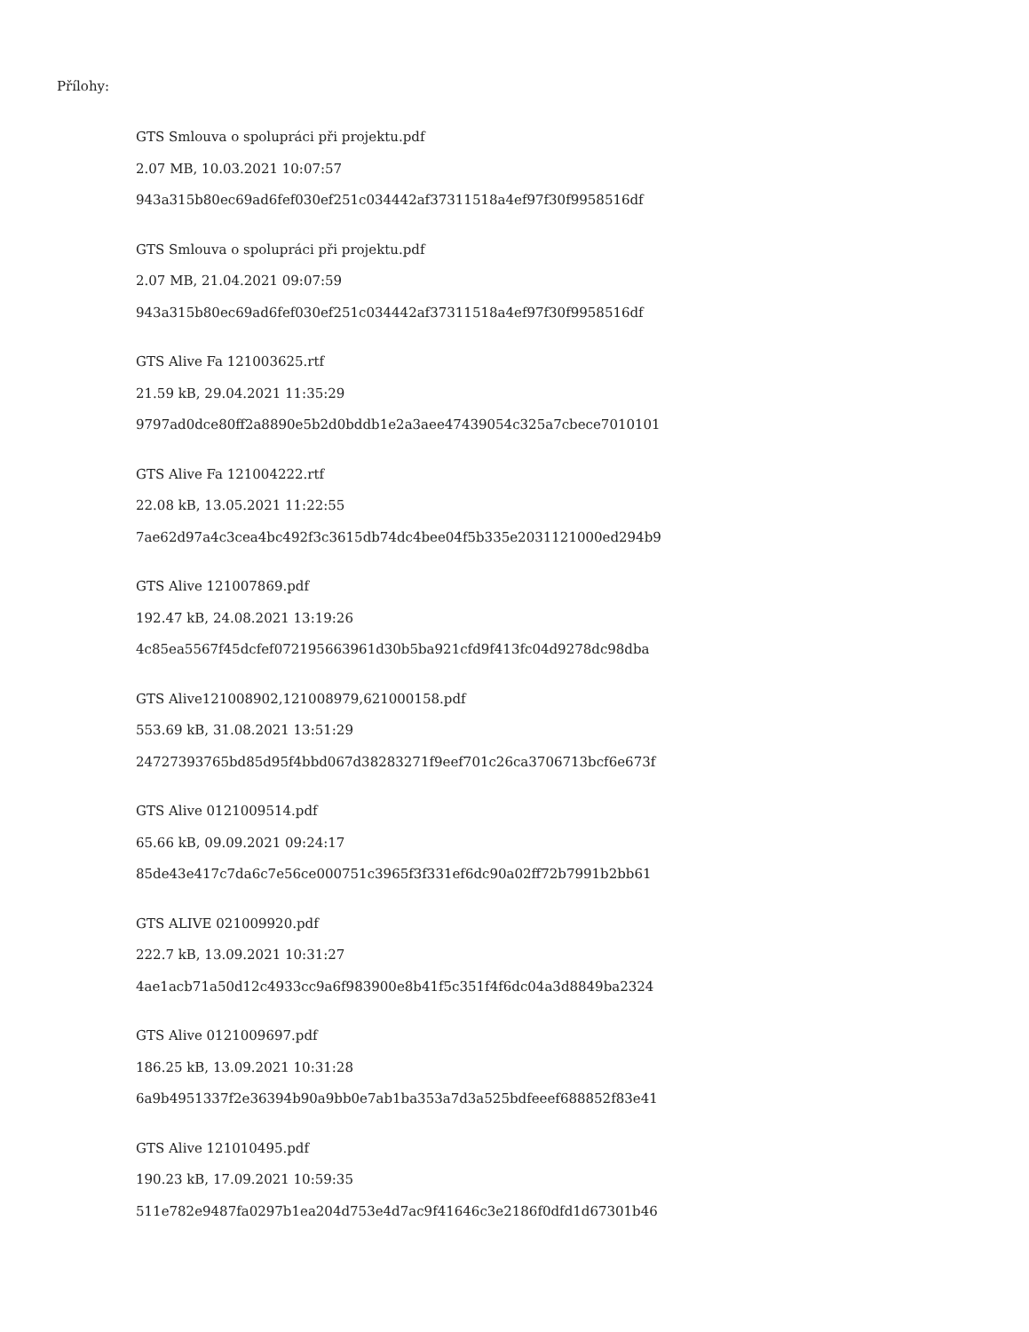Přílohy:
GTS Smlouva o spolupráci při projektu.pdf
2.07 MB, 10.03.2021 10:07:57
943a315b80ec69ad6fef030ef251c034442af37311518a4ef97f30f9958516df
GTS Smlouva o spolupráci při projektu.pdf
2.07 MB, 21.04.2021 09:07:59
943a315b80ec69ad6fef030ef251c034442af37311518a4ef97f30f9958516df
GTS Alive Fa 121003625.rtf
21.59 kB, 29.04.2021 11:35:29
9797ad0dce80ff2a8890e5b2d0bddb1e2a3aee47439054c325a7cbece7010101
GTS Alive Fa 121004222.rtf
22.08 kB, 13.05.2021 11:22:55
7ae62d97a4c3cea4bc492f3c3615db74dc4bee04f5b335e2031121000ed294b9
GTS Alive 121007869.pdf
192.47 kB, 24.08.2021 13:19:26
4c85ea5567f45dcfef072195663961d30b5ba921cfd9f413fc04d9278dc98dba
GTS Alive121008902,121008979,621000158.pdf
553.69 kB, 31.08.2021 13:51:29
24727393765bd85d95f4bbd067d38283271f9eef701c26ca3706713bcf6e673f
GTS Alive 0121009514.pdf
65.66 kB, 09.09.2021 09:24:17
85de43e417c7da6c7e56ce000751c3965f3f331ef6dc90a02ff72b7991b2bb61
GTS ALIVE 021009920.pdf
222.7 kB, 13.09.2021 10:31:27
4ae1acb71a50d12c4933cc9a6f983900e8b41f5c351f4f6dc04a3d8849ba2324
GTS Alive 0121009697.pdf
186.25 kB, 13.09.2021 10:31:28
6a9b4951337f2e36394b90a9bb0e7ab1ba353a7d3a525bdfeeef688852f83e41
GTS Alive 121010495.pdf
190.23 kB, 17.09.2021 10:59:35
511e782e9487fa0297b1ea204d753e4d7ac9f41646c3e2186f0dfd1d67301b46